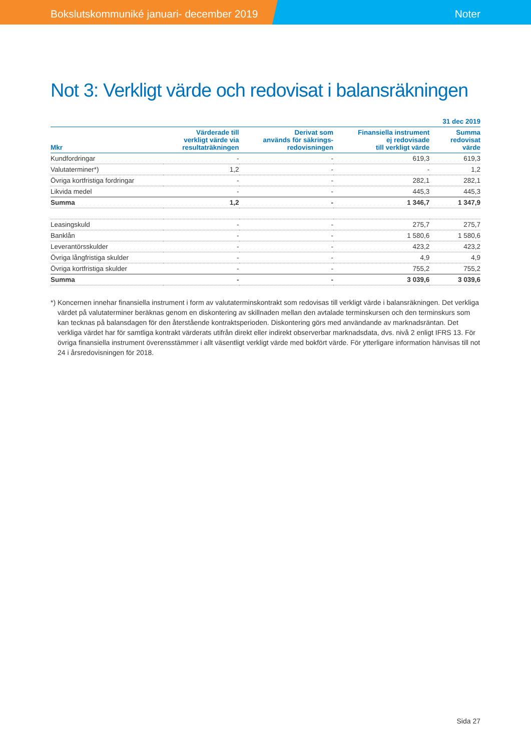Bokslutskommuniké januari- december 2019 Noter
Not 3: Verkligt värde och redovisat i balansräkningen
| | | | | 31 dec 2019 |
| --- | --- | --- | --- | --- |
| Mkr | Värderade till verkligt värde via resultaträkningen | Derivat som används för säkrings- redovisningen | Finansiella instrument ej redovisade till verkligt värde | Summa redovisat värde |
| Kundfordringar | - | - | 619,3 | 619,3 |
| Valutaterminer*) | 1,2 | - | - | 1,2 |
| Övriga kortfristiga fordringar | - | - | 282,1 | 282,1 |
| Likvida medel | - | - | 445,3 | 445,3 |
| Summa | 1,2 | - | 1 346,7 | 1 347,9 |
| Leasingskuld | - | - | 275,7 | 275,7 |
| Banklån | - | - | 1 580,6 | 1 580,6 |
| Leverantörsskulder | - | - | 423,2 | 423,2 |
| Övriga långfristiga skulder | - | - | 4,9 | 4,9 |
| Övriga kortfristiga skulder | - | - | 755,2 | 755,2 |
| Summa | - | - | 3 039,6 | 3 039,6 |
*) Koncernen innehar finansiella instrument i form av valutaterminskontrakt som redovisas till verkligt värde i balansräkningen. Det verkliga värdet på valutaterminer beräknas genom en diskontering av skillnaden mellan den avtalade terminskursen och den terminskurs som kan tecknas på balansdagen för den återstående kontraktsperioden. Diskontering görs med användande av marknadsräntan. Det verkliga värdet har för samtliga kontrakt värderats utifrån direkt eller indirekt observerbar marknadsdata, dvs. nivå 2 enligt IFRS 13. För övriga finansiella instrument överensstämmer i allt väsentligt verkligt värde med bokfört värde. För ytterligare information hänvisas till not 24 i årsredovisningen för 2018.
Sida 27